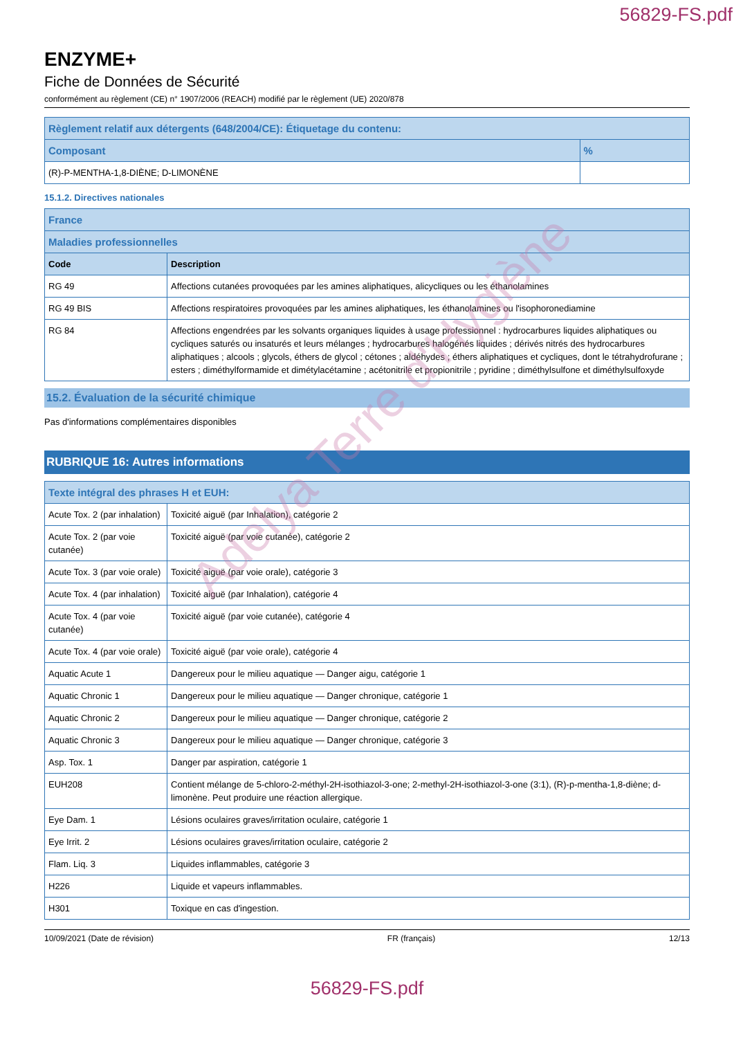56829-FS.pdf
ENZYME+
Fiche de Données de Sécurité
conformément au règlement (CE) n° 1907/2006 (REACH) modifié par le règlement (UE) 2020/878
| Règlement relatif aux détergents (648/2004/CE): Étiquetage du contenu: | |
| --- | --- |
| Composant | % |
| (R)-P-MENTHA-1,8-DIÈNE; D-LIMONÈNE | |
15.1.2. Directives nationales
| France | |
| --- | --- |
| Maladies professionnelles | |
| Code | Description |
| RG 49 | Affections cutanées provoquées par les amines aliphatiques, alicycliques ou les éthanolamines |
| RG 49 BIS | Affections respiratoires provoquées par les amines aliphatiques, les éthanolamines ou l'isophoronediamine |
| RG 84 | Affections engendrées par les solvants organiques liquides à usage professionnel : hydrocarbures liquides aliphatiques ou cycliques saturés ou insaturés et leurs mélanges ; hydrocarbures halogénés liquides ; dérivés nitrés des hydrocarbures aliphatiques ; alcools ; glycols, éthers de glycol ; cétones ; aldéhydes ; éthers aliphatiques et cycliques, dont le tétrahydrofurane ; esters ; diméthylformamide et dimétylacétamine ; acétonitrile et propionitrile ; pyridine ; diméthylsulfone et diméthylsulfoxyde |
15.2. Évaluation de la sécurité chimique
Pas d'informations complémentaires disponibles
RUBRIQUE 16: Autres informations
| Texte intégral des phrases H et EUH: | |
| --- | --- |
| Acute Tox. 2 (par inhalation) | Toxicité aiguë (par Inhalation), catégorie 2 |
| Acute Tox. 2 (par voie cutanée) | Toxicité aiguë (par voie cutanée), catégorie 2 |
| Acute Tox. 3 (par voie orale) | Toxicité aiguë (par voie orale), catégorie 3 |
| Acute Tox. 4 (par inhalation) | Toxicité aiguë (par Inhalation), catégorie 4 |
| Acute Tox. 4 (par voie cutanée) | Toxicité aiguë (par voie cutanée), catégorie 4 |
| Acute Tox. 4 (par voie orale) | Toxicité aiguë (par voie orale), catégorie 4 |
| Aquatic Acute 1 | Dangereux pour le milieu aquatique — Danger aigu, catégorie 1 |
| Aquatic Chronic 1 | Dangereux pour le milieu aquatique — Danger chronique, catégorie 1 |
| Aquatic Chronic 2 | Dangereux pour le milieu aquatique — Danger chronique, catégorie 2 |
| Aquatic Chronic 3 | Dangereux pour le milieu aquatique — Danger chronique, catégorie 3 |
| Asp. Tox. 1 | Danger par aspiration, catégorie 1 |
| EUH208 | Contient mélange de 5-chloro-2-méthyl-2H-isothiazol-3-one; 2-methyl-2H-isothiazol-3-one (3:1), (R)-p-mentha-1,8-diène; d-limonène. Peut produire une réaction allergique. |
| Eye Dam. 1 | Lésions oculaires graves/irritation oculaire, catégorie 1 |
| Eye Irrit. 2 | Lésions oculaires graves/irritation oculaire, catégorie 2 |
| Flam. Liq. 3 | Liquides inflammables, catégorie 3 |
| H226 | Liquide et vapeurs inflammables. |
| H301 | Toxique en cas d'ingestion. |
10/09/2021 (Date de révision) FR (français) 12/13
56829-FS.pdf
Adelya Terre d'Hygiène